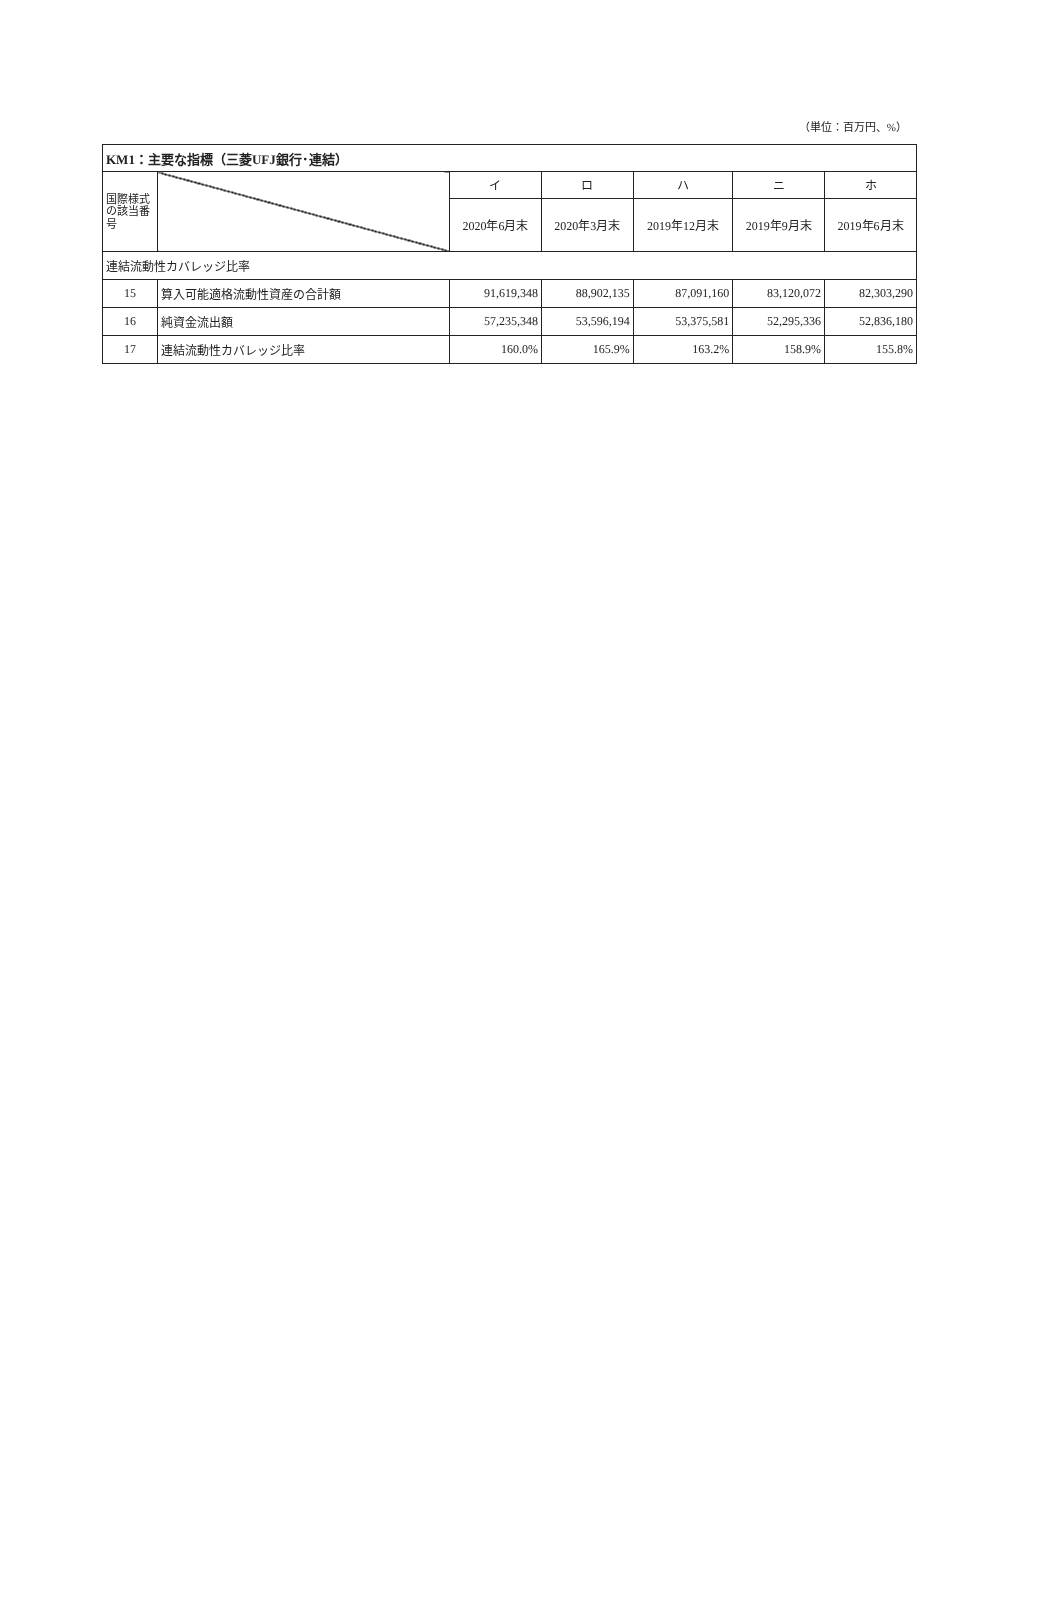（単位：百万円、%）
| KM1：主要な指標（三菱UFJ銀行･連結） | | | | | | |
| --- | --- | --- | --- | --- | --- | --- |
| 国際様式の該当番号 | | イ | ロ | ハ | ニ | ホ |
| | | 2020年6月末 | 2020年3月末 | 2019年12月末 | 2019年9月末 | 2019年6月末 |
| 連結流動性カバレッジ比率 | | | | | | |
| 15 | 算入可能適格流動性資産の合計額 | 91,619,348 | 88,902,135 | 87,091,160 | 83,120,072 | 82,303,290 |
| 16 | 純資金流出額 | 57,235,348 | 53,596,194 | 53,375,581 | 52,295,336 | 52,836,180 |
| 17 | 連結流動性カバレッジ比率 | 160.0% | 165.9% | 163.2% | 158.9% | 155.8% |